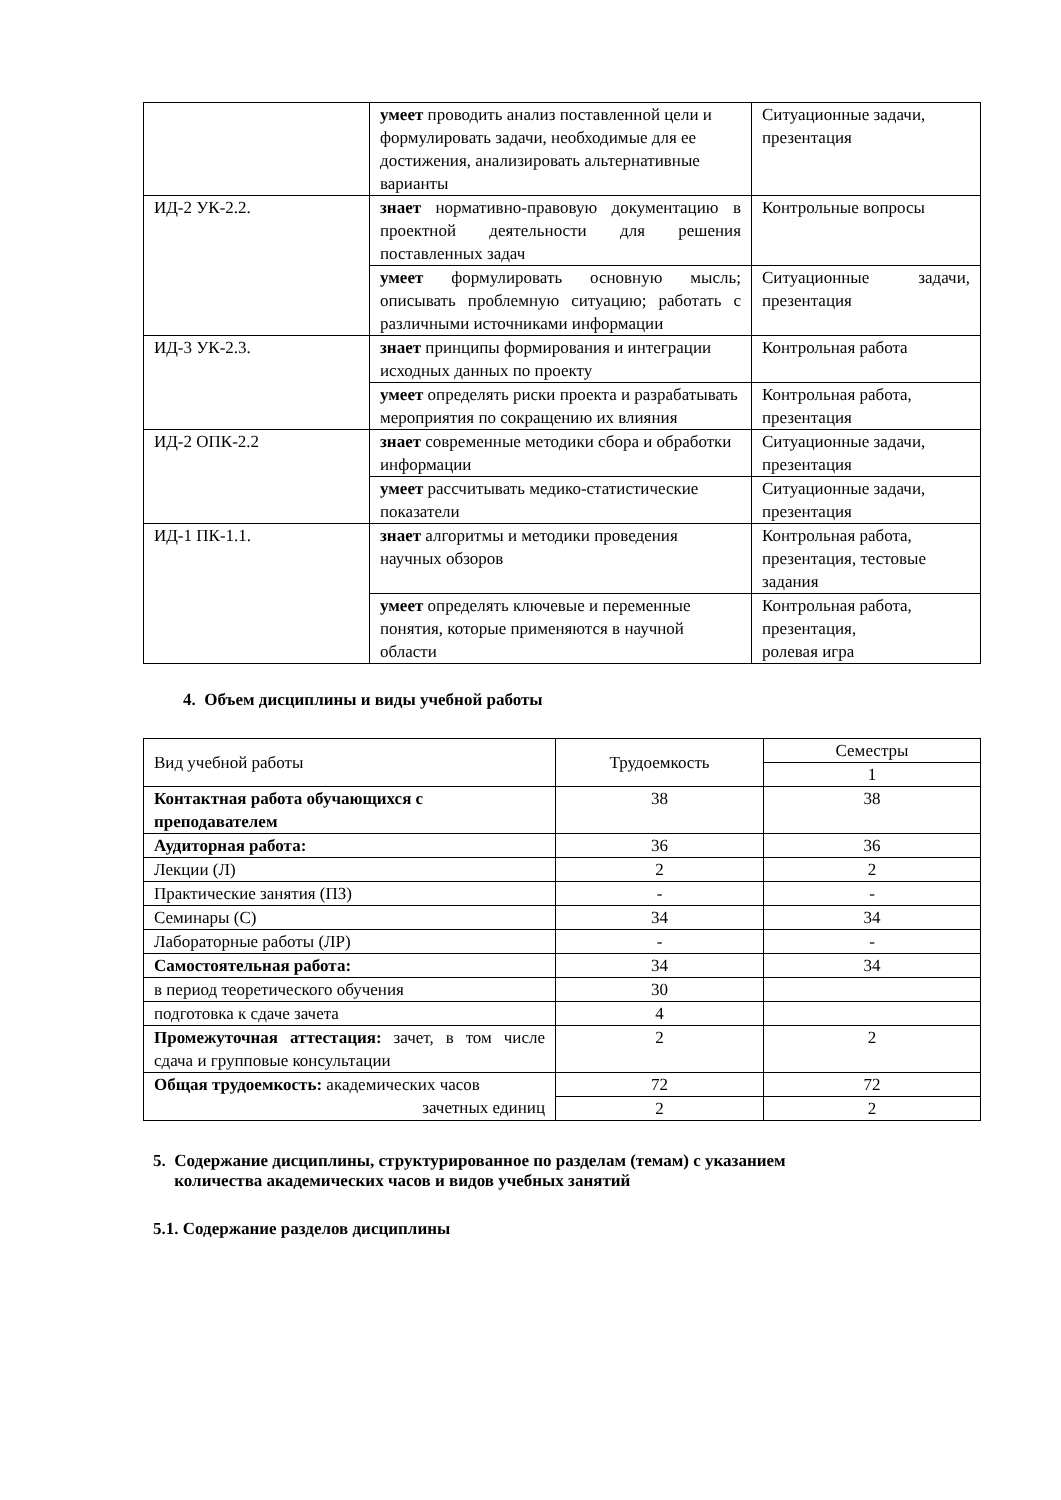| | умеет проводить анализ поставленной цели и формулировать задачи, необходимые для ее достижения, анализировать альтернативные варианты | Ситуационные задачи, презентация |
| ИД-2 УК-2.2. | знает нормативно-правовую документацию в проектной деятельности для решения поставленных задач | Контрольные вопросы |
| | умеет формулировать основную мысль; описывать проблемную ситуацию; работать с различными источниками информации | Ситуационные задачи, презентация |
| ИД-3 УК-2.3. | знает принципы формирования и интеграции исходных данных по проекту | Контрольная работа |
| | умеет определять риски проекта и разрабатывать мероприятия по сокращению их влияния | Контрольная работа, презентация |
| ИД-2 ОПК-2.2 | знает современные методики сбора и обработки информации | Ситуационные задачи, презентация |
| | умеет рассчитывать медико-статистические показатели | Ситуационные задачи, презентация |
| ИД-1 ПК-1.1. | знает алгоритмы и методики проведения научных обзоров | Контрольная работа, презентация, тестовые задания |
| | умеет определять ключевые и переменные понятия, которые применяются в научной области | Контрольная работа, презентация, ролевая игра |
4. Объем дисциплины и виды учебной работы
| Вид учебной работы | Трудоемкость | Семестры |
| | | 1 |
| Контактная работа обучающихся с преподавателем | 38 | 38 |
| Аудиторная работа: | 36 | 36 |
| Лекции (Л) | 2 | 2 |
| Практические занятия (ПЗ) | - | - |
| Семинары (С) | 34 | 34 |
| Лабораторные работы (ЛР) | - | - |
| Самостоятельная работа: | 34 | 34 |
| в период теоретического обучения | 30 | |
| подготовка к сдаче зачета | 4 | |
| Промежуточная аттестация: зачет, в том числе сдача и групповые консультации | 2 | 2 |
| Общая трудоемкость: академических часов зачетных единиц | 72 | 72 |
| | 2 | 2 |
5. Содержание дисциплины, структурированное по разделам (темам) с указанием
количества академических часов и видов учебных занятий
5.1. Содержание разделов дисциплины